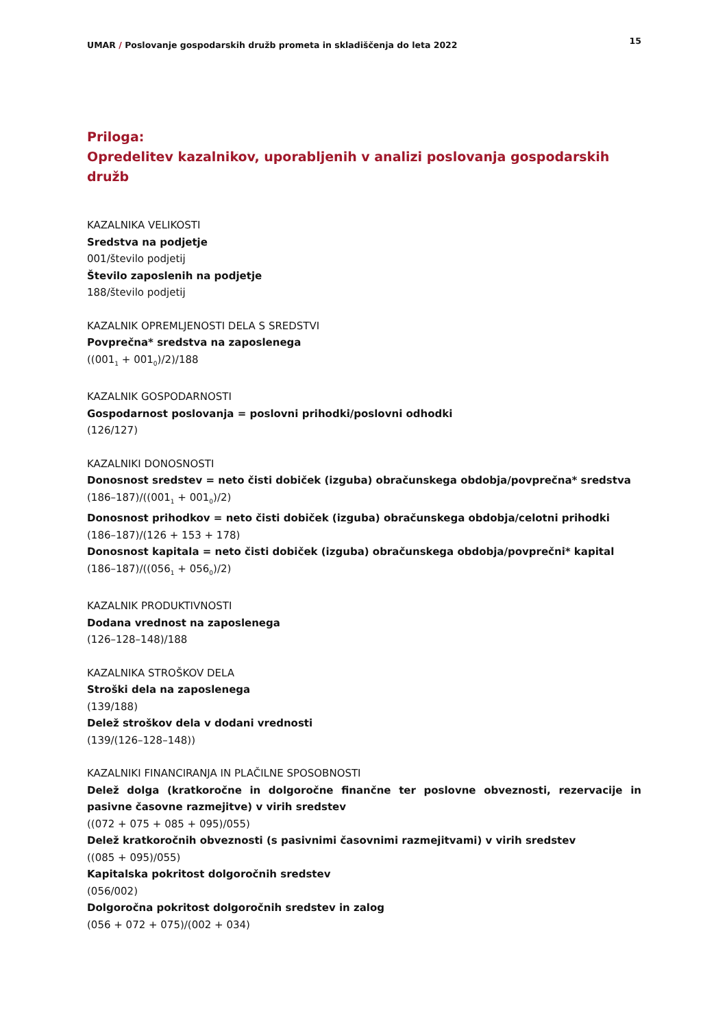UMAR / Poslovanje gospodarskih družb prometa in skladiščenja do leta 2022
15
Priloga:
Opredelitev kazalnikov, uporabljenih v analizi poslovanja gospodarskih družb
KAZALNIKA VELIKOSTI
Sredstva na podjetje
001/število podjetij
Število zaposlenih na podjetje
188/število podjetij
KAZALNIK OPREMLJENOSTI DELA S SREDSTVI
Povprečna* sredstva na zaposlenega
((001<sub>1</sub> + 001<sub>0</sub>)/2)/188
KAZALNIK GOSPODARNOSTI
Gospodarnost poslovanja = poslovni prihodki/poslovni odhodki
(126/127)
KAZALNIKI DONOSNOSTI
Donosnost sredstev = neto čisti dobiček (izguba) obračunskega obdobja/povprečna* sredstva
(186–187)/((001<sub>1</sub> + 001<sub>0</sub>)/2)
Donosnost prihodkov = neto čisti dobiček (izguba) obračunskega obdobja/celotni prihodki
(186–187)/(126 + 153 + 178)
Donosnost kapitala = neto čisti dobiček (izguba) obračunskega obdobja/povprečni* kapital
(186–187)/((056<sub>1</sub> + 056<sub>0</sub>)/2)
KAZALNIK PRODUKTIVNOSTI
Dodana vrednost na zaposlenega
(126–128–148)/188
KAZALNIKA STROŠKOV DELA
Stroški dela na zaposlenega
(139/188)
Delež stroškov dela v dodani vrednosti
(139/(126–128–148))
KAZALNIKI FINANCIRANJA IN PLAČILNE SPOSOBNOSTI
Delež dolga (kratkoročne in dolgoročne finančne ter poslovne obveznosti, rezervacije in pasivne časovne razmejitve) v virih sredstev
((072 + 075 + 085 + 095)/055)
Delež kratkoročnih obveznosti (s pasivnimi časovnimi razmejitvami) v virih sredstev
((085 + 095)/055)
Kapitalska pokritost dolgoročnih sredstev
(056/002)
Dolgoročna pokritost dolgoročnih sredstev in zalog
(056 + 072 + 075)/(002 + 034)